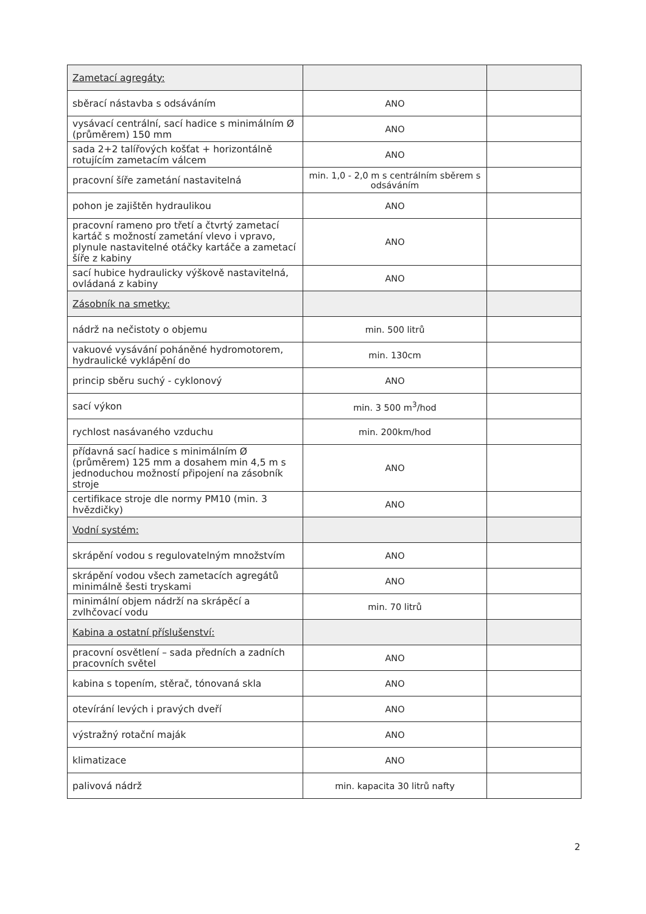| Zametací agregáty: | | |
| sběrací nástavba s odsáváním | ANO | |
| vysávací centrální, sací hadice s minimálním Ø (průměrem) 150 mm | ANO | |
| sada 2+2 talířových košťat + horizontálně rotujícím zametacím válcem | ANO | |
| pracovní šíře zametání nastavitelná | min. 1,0 - 2,0 m s centrálním sběrem s odsáváním | |
| pohon je zajištěn hydraulikou | ANO | |
| pracovní rameno pro třetí a čtvrtý zametací kartáč s možností zametání vlevo i vpravo, plynule nastavitelné otáčky kartáče a zametací šíře z kabiny | ANO | |
| sací hubice hydraulicky výškově nastavitelná, ovládaná z kabiny | ANO | |
| Zásobník na smetky: | | |
| nádrž na nečistoty o objemu | min. 500 litrů | |
| vakuové vysávání poháněné hydromotorem, hydraulické vyklápění do | min. 130cm | |
| princip sběru suchý - cyklonový | ANO | |
| sací výkon | min. 3 500 m<sup>3</sup>/hod | |
| rychlost nasávaného vzduchu | min. 200km/hod | |
| přídavná sací hadice s minimálním Ø (průměrem) 125 mm a dosahem min 4,5 m s jednoduchou možností připojení na zásobník stroje | ANO | |
| certifikace stroje dle normy PM10 (min. 3 hvězdičky) | ANO | |
| Vodní systém: | | |
| skrápění vodou s regulovatelným množstvím | ANO | |
| skrápění vodou všech zametacích agregátů minimálně šesti tryskami | ANO | |
| minimální objem nádrží na skrápěcí a zvlhčovací vodu | min. 70 litrů | |
| Kabina a ostatní příslušenství: | | |
| pracovní osvětlení – sada předních a zadních pracovních světel | ANO | |
| kabina s topením, stěrač, tónovaná skla | ANO | |
| otevírání levých i pravých dveří | ANO | |
| výstražný rotační maják | ANO | |
| klimatizace | ANO | |
| palivová nádrž | min. kapacita 30 litrů nafty | |
2